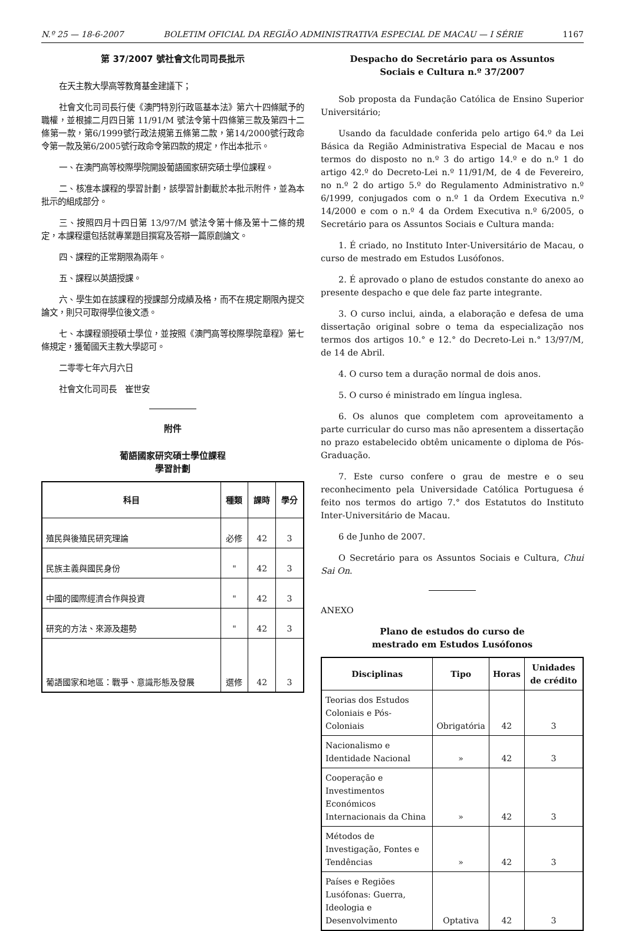N.º 25 — 18-6-2007 BOLETIM OFICIAL DA REGIÃO ADMINISTRATIVA ESPECIAL DE MACAU — I SÉRIE 1167
第 37/2007 號社會文化司司長批示
在天主教大學高等教育基金建議下；
社會文化司司長行使《澳門特別行政區基本法》第六十四條賦予的職權，並根據二月四日第 11/91/M 號法令第十四條第三款及第四十二條第一款，第6/1999號行政法規第五條第二款，第14/2000號行政命令第一款及第6/2005號行政命令第四款的規定，作出本批示。
一、在澳門高等校際學院開設葡語國家研究碩士學位課程。
二、核准本課程的學習計劃，該學習計劃載於本批示附件，並為本批示的組成部分。
三、按照四月十四日第 13/97/M 號法令第十條及第十二條的規定，本課程還包括就專業題目撰寫及答辯一篇原創論文。
四、課程的正常期限為兩年。
五、課程以英語授課。
六、學生如在該課程的授課部分成績及格，而不在規定期限內提交論文，則只可取得學位後文憑。
七、本課程頒授碩士學位，並按照《澳門高等校際學院章程》第七條規定，獲葡國天主教大學認可。
二零零七年六月六日
社會文化司司長　崔世安
附件
葡語國家研究碩士學位課程
學習計劃
| 科目 | 種類 | 課時 | 學分 |
| --- | --- | --- | --- |
| 殖民與後殖民研究理論 | 必修 | 42 | 3 |
| 民族主義與國民身份 | " | 42 | 3 |
| 中國的國際經濟合作與投資 | " | 42 | 3 |
| 研究的方法、來源及趨勢 | " | 42 | 3 |
| 葡語國家和地區：戰爭、意識形態及發展 | 選修 | 42 | 3 |
Despacho do Secretário para os Assuntos
Sociais e Cultura n.º 37/2007
Sob proposta da Fundação Católica de Ensino Superior Universitário;
Usando da faculdade conferida pelo artigo 64.º da Lei Básica da Região Administrativa Especial de Macau e nos termos do disposto no n.º 3 do artigo 14.º e do n.º 1 do artigo 42.º do Decreto-Lei n.º 11/91/M, de 4 de Fevereiro, no n.º 2 do artigo 5.º do Regulamento Administrativo n.º 6/1999, conjugados com o n.º 1 da Ordem Executiva n.º 14/2000 e com o n.º 4 da Ordem Executiva n.º 6/2005, o Secretário para os Assuntos Sociais e Cultura manda:
1. É criado, no Instituto Inter-Universitário de Macau, o curso de mestrado em Estudos Lusófonos.
2. É aprovado o plano de estudos constante do anexo ao presente despacho e que dele faz parte integrante.
3. O curso inclui, ainda, a elaboração e defesa de uma dissertação original sobre o tema da especialização nos termos dos artigos 10.° e 12.° do Decreto-Lei n.° 13/97/M, de 14 de Abril.
4. O curso tem a duração normal de dois anos.
5. O curso é ministrado em língua inglesa.
6. Os alunos que completem com aproveitamento a parte curricular do curso mas não apresentem a dissertação no prazo estabelecido obtêm unicamente o diploma de Pós-Graduação.
7. Este curso confere o grau de mestre e o seu reconhecimento pela Universidade Católica Portuguesa é feito nos termos do artigo 7.° dos Estatutos do Instituto Inter-Universitário de Macau.
6 de Junho de 2007.
O Secretário para os Assuntos Sociais e Cultura, Chui Sai On.
ANEXO
Plano de estudos do curso de
mestrado em Estudos Lusófonos
| Disciplinas | Tipo | Horas | Unidades de crédito |
| --- | --- | --- | --- |
| Teorias dos Estudos Coloniais e Pós-Coloniais | Obrigatória | 42 | 3 |
| Nacionalismo e Identidade Nacional | » | 42 | 3 |
| Cooperação e Investimentos Económicos Internacionais da China | » | 42 | 3 |
| Métodos de Investigação, Fontes e Tendências | » | 42 | 3 |
| Países e Regiões Lusófonas: Guerra, Ideologia e Desenvolvimento | Optativa | 42 | 3 |